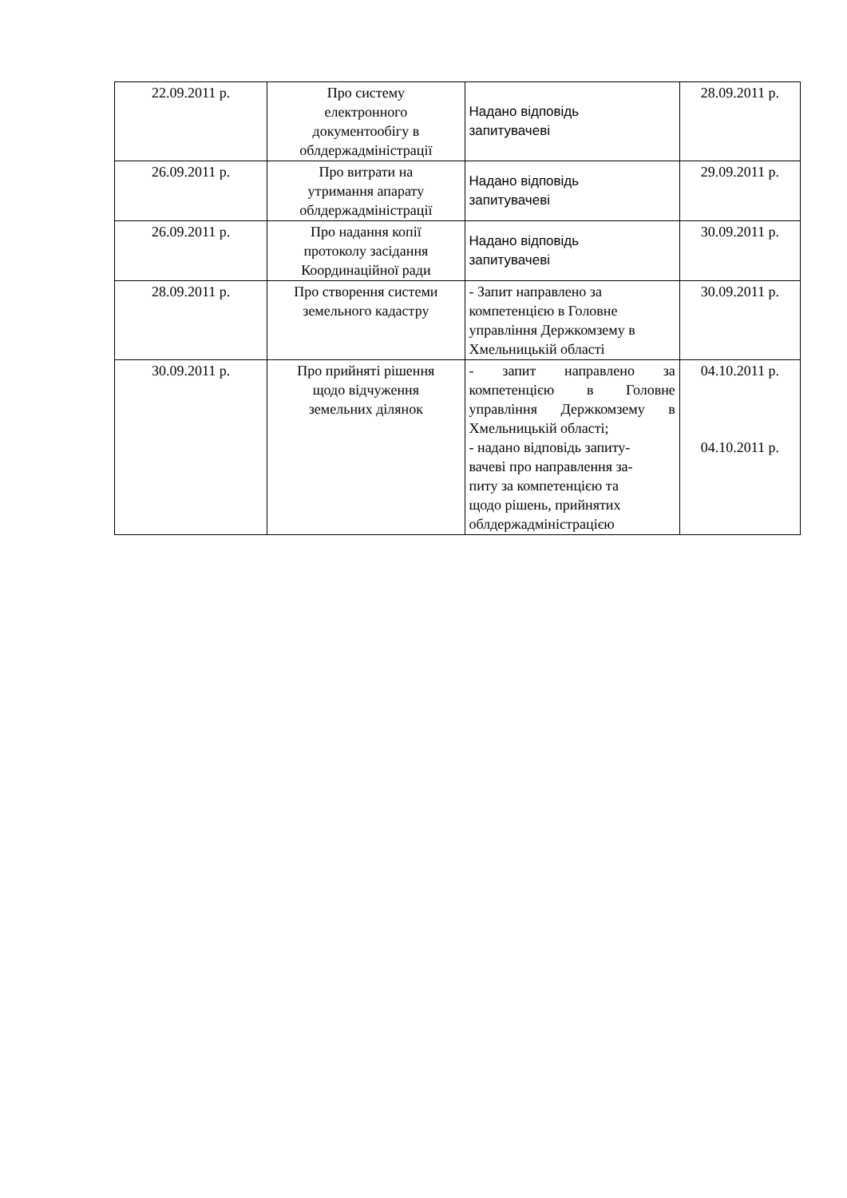| 22.09.2011 р. | Про систему електронного документообігу в облдержадміністрації | Надано відповідь запитувачеві | 28.09.2011 р. |
| 26.09.2011 р. | Про витрати на утримання апарату облдержадміністрації | Надано відповідь запитувачеві | 29.09.2011 р. |
| 26.09.2011 р. | Про надання копії протоколу засідання Координаційної ради | Надано відповідь запитувачеві | 30.09.2011 р. |
| 28.09.2011 р. | Про створення системи земельного кадастру | - Запит направлено за компетенцією в Головне управління Держкомзему в Хмельницькій області | 30.09.2011 р. |
| 30.09.2011 р. | Про прийняті рішення щодо відчуження земельних ділянок | - запит направлено за компетенцією в Головне управління Держкомзему в Хмельницькій області; - надано відповідь запиту- вачеві про направлення за- питу за компетенцією та щодо рішень, прийнятих облдержадміністрацією | 04.10.2011 р. 04.10.2011 р. |